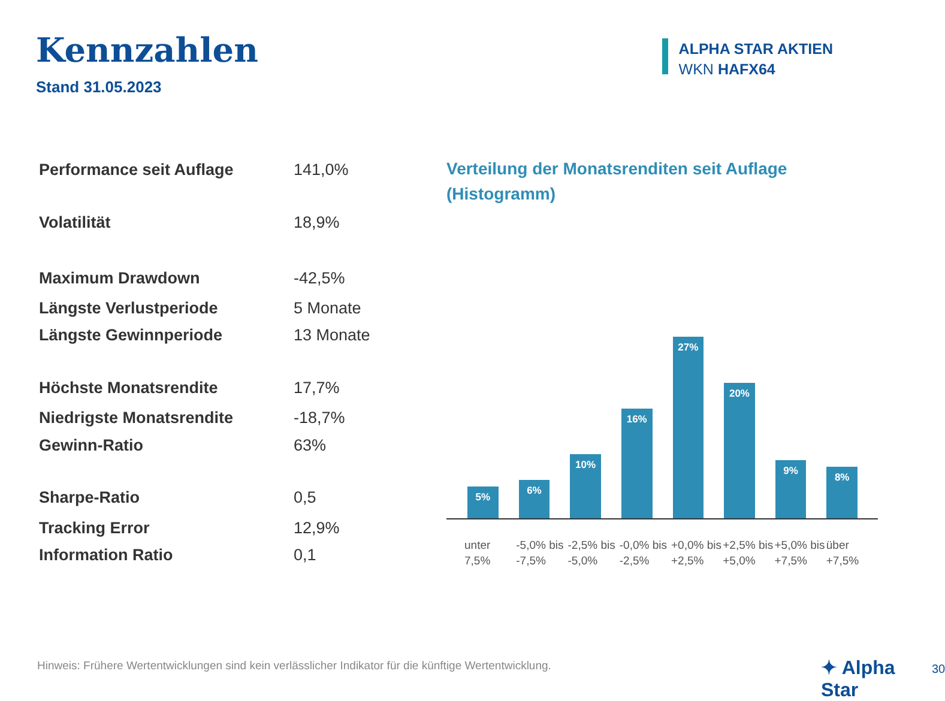Kennzahlen
Stand 31.05.2023
ALPHA STAR AKTIEN
WKN HAFX64
| Performance seit Auflage | 141,0% |
| Volatilität | 18,9% |
| Maximum Drawdown | -42,5% |
| Längste Verlustperiode | 5 Monate |
| Längste Gewinnperiode | 13 Monate |
| Höchste Monatsrendite | 17,7% |
| Niedrigste Monatsrendite | -18,7% |
| Gewinn-Ratio | 63% |
| Sharpe-Ratio | 0,5 |
| Tracking Error | 12,9% |
| Information Ratio | 0,1 |
Verteilung der Monatsrenditen seit Auflage
(Histogramm)
5%
6%
10%
16%
27%
20%
9%
8%
unter 7,5%
-5,0% bis -7,5%
-2,5% bis -5,0%
-0,0% bis -2,5%
+0,0% bis +2,5%
+2,5% bis +5,0%
+5,0% bis +7,5%
über +7,5%
Hinweis: Frühere Wertentwicklungen sind kein verlässlicher Indikator für die künftige Wertentwicklung.
✦ Alpha Star 30